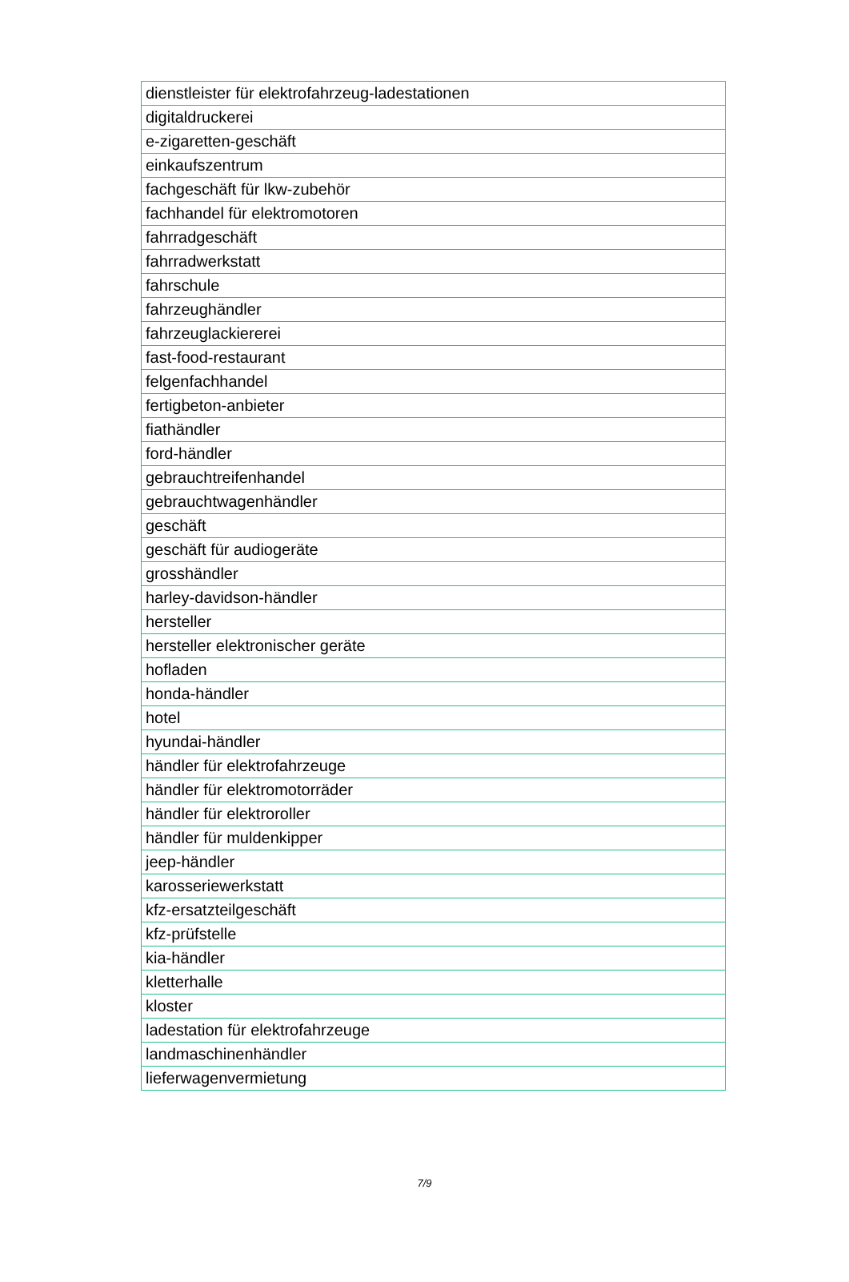| dienstleister für elektrofahrzeug-ladestationen |
| digitaldruckerei |
| e-zigaretten-geschäft |
| einkaufszentrum |
| fachgeschäft für lkw-zubehör |
| fachhandel für elektromotoren |
| fahrradgeschäft |
| fahrradwerkstatt |
| fahrschule |
| fahrzeughändler |
| fahrzeuglackiererei |
| fast-food-restaurant |
| felgenfachhandel |
| fertigbeton-anbieter |
| fiathändler |
| ford-händler |
| gebrauchtreifenhandel |
| gebrauchtwagenhändler |
| geschäft |
| geschäft für audiogeräte |
| grosshändler |
| harley-davidson-händler |
| hersteller |
| hersteller elektronischer geräte |
| hofladen |
| honda-händler |
| hotel |
| hyundai-händler |
| händler für elektrofahrzeuge |
| händler für elektromotorräder |
| händler für elektroroller |
| händler für muldenkipper |
| jeep-händler |
| karosseriewerkstatt |
| kfz-ersatzteilgeschäft |
| kfz-prüfstelle |
| kia-händler |
| kletterhalle |
| kloster |
| ladestation für elektrofahrzeuge |
| landmaschinenhändler |
| lieferwagenvermietung |
7/9